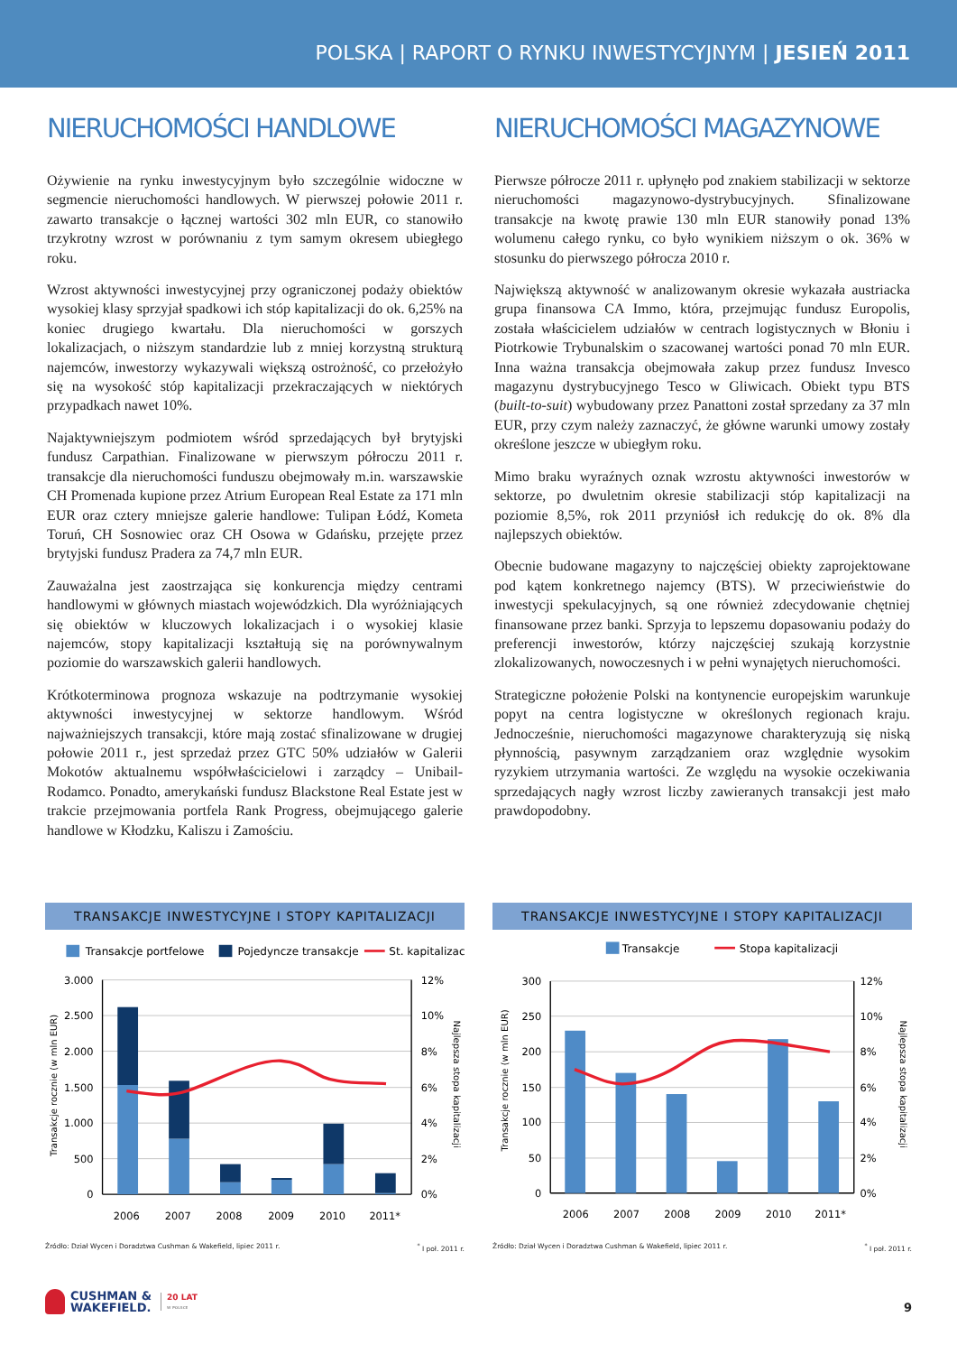POLSKA | RAPORT O RYNKU INWESTYCYJNYM | JESIEŃ 2011
NIERUCHOMOŚCI HANDLOWE
Ożywienie na rynku inwestycyjnym było szczególnie widoczne w segmencie nieruchomości handlowych. W pierwszej połowie 2011 r. zawarto transakcje o łącznej wartości 302 mln EUR, co stanowiło trzykrotny wzrost w porównaniu z tym samym okresem ubiegłego roku.
Wzrost aktywności inwestycyjnej przy ograniczonej podaży obiektów wysokiej klasy sprzyjał spadkowi ich stóp kapitalizacji do ok. 6,25% na koniec drugiego kwartału. Dla nieruchomości w gorszych lokalizacjach, o niższym standardzie lub z mniej korzystną strukturą najemców, inwestorzy wykazywali większą ostrożność, co przełożyło się na wysokość stóp kapitalizacji przekraczających w niektórych przypadkach nawet 10%.
Najaktywniejszym podmiotem wśród sprzedających był brytyjski fundusz Carpathian. Finalizowane w pierwszym półroczu 2011 r. transakcje dla nieruchomości funduszu obejmowały m.in. warszawskie CH Promenada kupione przez Atrium European Real Estate za 171 mln EUR oraz cztery mniejsze galerie handlowe: Tulipan Łódź, Kometa Toruń, CH Sosnowiec oraz CH Osowa w Gdańsku, przejęte przez brytyjski fundusz Pradera za 74,7 mln EUR.
Zauważalna jest zaostrzająca się konkurencja między centrami handlowymi w głównych miastach wojewódzkich. Dla wyróżniających się obiektów w kluczowych lokalizacjach i o wysokiej klasie najemców, stopy kapitalizacji kształtują się na porównywalnym poziomie do warszawskich galerii handlowych.
Krótkoterminowa prognoza wskazuje na podtrzymanie wysokiej aktywności inwestycyjnej w sektorze handlowym. Wśród najważniejszych transakcji, które mają zostać sfinalizowane w drugiej połowie 2011 r., jest sprzedaż przez GTC 50% udziałów w Galerii Mokotów aktualnemu współwłaścicielowi i zarządcy – Unibail-Rodamco. Ponadto, amerykański fundusz Blackstone Real Estate jest w trakcie przejmowania portfela Rank Progress, obejmującego galerie handlowe w Kłodzku, Kaliszu i Zamościu.
NIERUCHOMOŚCI MAGAZYNOWE
Pierwsze półrocze 2011 r. upłynęło pod znakiem stabilizacji w sektorze nieruchomości magazynowo-dystrybucyjnych. Sfinalizowane transakcje na kwotę prawie 130 mln EUR stanowiły ponad 13% wolumenu całego rynku, co było wynikiem niższym o ok. 36% w stosunku do pierwszego półrocza 2010 r.
Największą aktywność w analizowanym okresie wykazała austriacka grupa finansowa CA Immo, która, przejmując fundusz Europolis, została właścicielem udziałów w centrach logistycznych w Błoniu i Piotrkowie Trybunalskim o szacowanej wartości ponad 70 mln EUR. Inna ważna transakcja obejmowała zakup przez fundusz Invesco magazynu dystrybucyjnego Tesco w Gliwicach. Obiekt typu BTS (built-to-suit) wybudowany przez Panattoni został sprzedany za 37 mln EUR, przy czym należy zaznaczyć, że główne warunki umowy zostały określone jeszcze w ubiegłym roku.
Mimo braku wyraźnych oznak wzrostu aktywności inwestorów w sektorze, po dwuletnim okresie stabilizacji stóp kapitalizacji na poziomie 8,5%, rok 2011 przyniósł ich redukcję do ok. 8% dla najlepszych obiektów.
Obecnie budowane magazyny to najczęściej obiekty zaprojektowane pod kątem konkretnego najemcy (BTS). W przeciwieństwie do inwestycji spekulacyjnych, są one również zdecydowanie chętniej finansowane przez banki. Sprzyja to lepszemu dopasowaniu podaży do preferencji inwestorów, którzy najczęściej szukają korzystnie zlokalizowanych, nowoczesnych i w pełni wynajętych nieruchomości.
Strategiczne położenie Polski na kontynencie europejskim warunkuje popyt na centra logistyczne w określonych regionach kraju. Jednocześnie, nieruchomości magazynowe charakteryzują się niską płynnością, pasywnym zarządzaniem oraz względnie wysokim ryzykiem utrzymania wartości. Ze względu na wysokie oczekiwania sprzedających nagły wzrost liczby zawieranych transakcji jest mało prawdopodobny.
TRANSAKCJE INWESTYCYJNE I STOPY KAPITALIZACJI
Transakcje portfelowe
Pojedyncze transakcje
St. kapitalizacji
3.000
2.500
2.000
1.500
1.000
500
0
12%
10%
8%
6%
4%
2%
0%
2006
2007
2008
2009
2010
2011*
Transakcje rocznie (w mln EUR)
Najlepsza stopa kapitalizacji
Źródło: Dział Wycen i Doradztwa Cushman & Wakefield, lipiec 2011 r. <sup>*</sup> I poł. 2011 r.
TRANSAKCJE INWESTYCYJNE I STOPY KAPITALIZACJI
Transakcje
Stopa kapitalizacji
300
250
200
150
100
50
0
12%
10%
8%
6%
4%
2%
0%
2006
2007
2008
2009
2010
2011*
Transakcje rocznie (w mln EUR)
Najlepsza stopa kapitalizacji
Źródło: Dział Wycen i Doradztwa Cushman & Wakefield, lipiec 2011 r. <sup>*</sup> I poł. 2011 r.
CUSHMAN &
WAKEFIELD.
20 LAT
W POLSCE
9